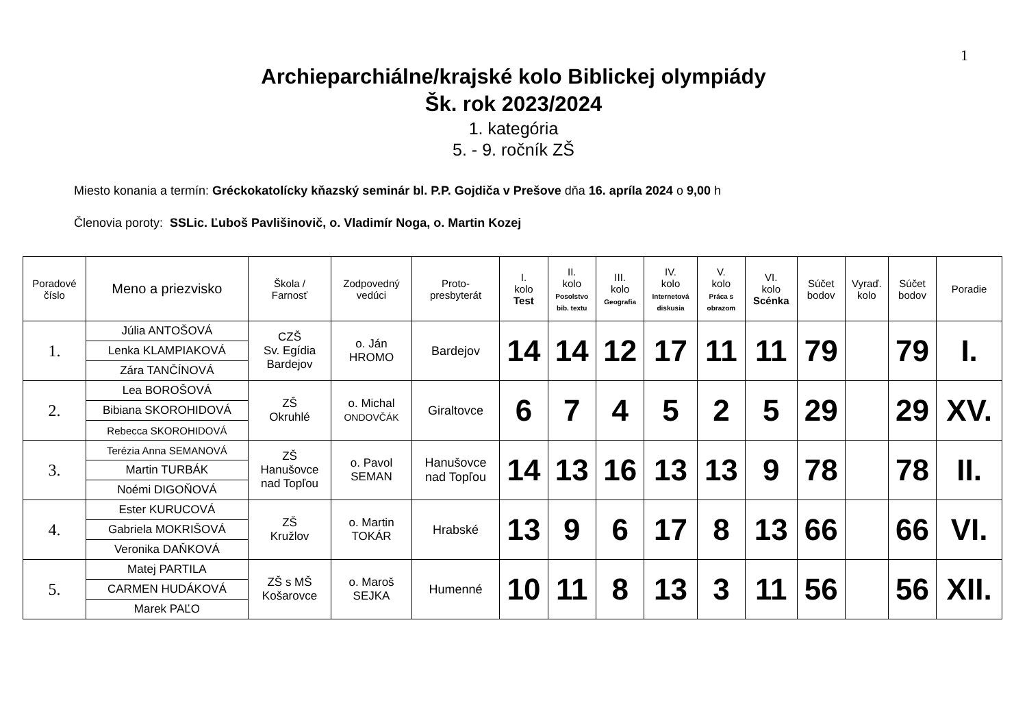1
Archieparchiálne/krajské kolo Biblickej olympiády
Šk. rok 2023/2024
1. kategória
5. - 9. ročník ZŠ
Miesto konania a termín: Gréckokatolícky kňazský seminár bl. P.P. Gojdiča v Prešove dňa 16. apríla 2024 o 9,00 h
Členovia poroty: SSLic. Ľuboš Pavlišinovič, o. Vladimír Noga, o. Martin Kozej
| Poradové číslo | Meno a priezvisko | Škola / Farnosť | Zodpovedný vedúci | Proto- presbyterát | I. kolo Test | II. kolo Posolstvo bib. textu | III. kolo Geografia | IV. kolo Internetová diskusia | V. kolo Práca s obrazom | VI. kolo Scénka | Súčet bodov | Vyraď. kolo | Súčet bodov | Poradie |
| --- | --- | --- | --- | --- | --- | --- | --- | --- | --- | --- | --- | --- | --- | --- |
| 1. | Júlia ANTOŠOVÁ | CZŠ Sv. Egídia Bardejov | o. Ján HROMO | Bardejov | 14 | 14 | 12 | 17 | 11 | 11 | 79 | | 79 | I. |
| | Lenka KLAMPIAKOVÁ | | | | | | | | | | | | | |
| | Zára TANČÍNOVÁ | | | | | | | | | | | | | |
| 2. | Lea BOROŠOVÁ | ZŠ Okruhlé | o. Michal ONDOVČÁK | Giraltovce | 6 | 7 | 4 | 5 | 2 | 5 | 29 | | 29 | XV. |
| | Bibiana SKOROHIDOVÁ | | | | | | | | | | | | | |
| | Rebecca SKOROHIDOVÁ | | | | | | | | | | | | | |
| 3. | Terézia Anna SEMANOVÁ | ZŠ Hanušovce nad Topľou | o. Pavol SEMAN | Hanušovce nad Topľou | 14 | 13 | 16 | 13 | 13 | 9 | 78 | | 78 | II. |
| | Martin TURBÁK | | | | | | | | | | | | | |
| | Noémi DIGOŇOVÁ | | | | | | | | | | | | | |
| 4. | Ester KURUCOVÁ | ZŠ Kružlov | o. Martin TOKÁR | Hrabské | 13 | 9 | 6 | 17 | 8 | 13 | 66 | | 66 | VI. |
| | Gabriela MOKRIŠOVÁ | | | | | | | | | | | | | |
| | Veronika DAŇKOVÁ | | | | | | | | | | | | | |
| 5. | Matej PARTILA | ZŠ s MŠ Košarovce | o. Maroš SEJKA | Humenné | 10 | 11 | 8 | 13 | 3 | 11 | 56 | | 56 | XII. |
| | CARMEN HUDÁKOVÁ | | | | | | | | | | | | | |
| | Marek PAĽO | | | | | | | | | | | | | |